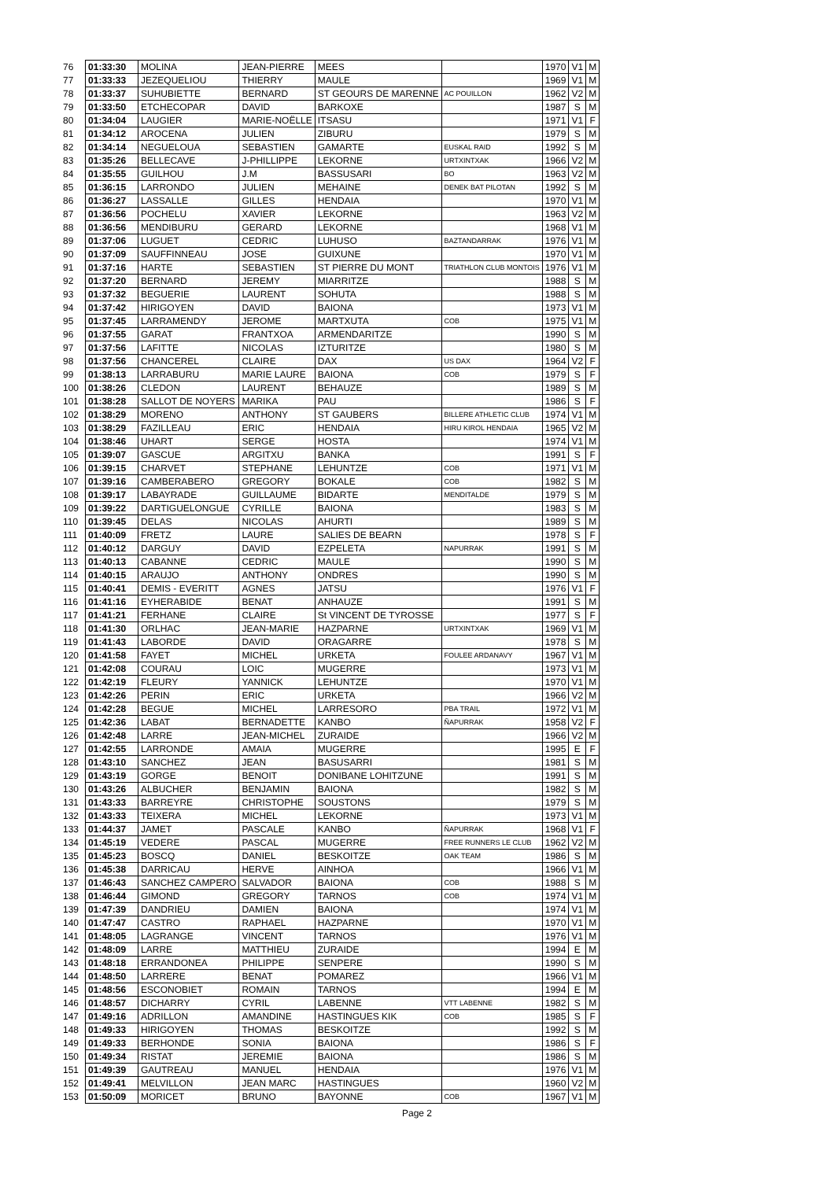| 76 | 01:33:30 | MOLINA | JEAN-PIERRE | MEES | | 1970 | V1 | M |
| 77 | 01:33:33 | JEZEQUELIOU | THIERRY | MAULE | | 1969 | V1 | M |
| 78 | 01:33:37 | SUHUBIETTE | BERNARD | ST GEOURS DE MARENNE | AC POUILLON | 1962 | V2 | M |
| 79 | 01:33:50 | ETCHECOPAR | DAVID | BARKOXE | | 1987 | S | M |
| 80 | 01:34:04 | LAUGIER | MARIE-NOËLLE | ITSASU | | 1971 | V1 | F |
| 81 | 01:34:12 | AROCENA | JULIEN | ZIBURU | | 1979 | S | M |
| 82 | 01:34:14 | NEGUELOUA | SEBASTIEN | GAMARTE | EUSKAL RAID | 1992 | S | M |
| 83 | 01:35:26 | BELLECAVE | J-PHILLIPPE | LEKORNE | URTXINTXAK | 1966 | V2 | M |
| 84 | 01:35:55 | GUILHOU | J.M | BASSUSARI | BO | 1963 | V2 | M |
| 85 | 01:36:15 | LARRONDO | JULIEN | MEHAINE | DENEK BAT PILOTAN | 1992 | S | M |
| 86 | 01:36:27 | LASSALLE | GILLES | HENDAIA | | 1970 | V1 | M |
| 87 | 01:36:56 | POCHELU | XAVIER | LEKORNE | | 1963 | V2 | M |
| 88 | 01:36:56 | MENDIBURU | GERARD | LEKORNE | | 1968 | V1 | M |
| 89 | 01:37:06 | LUGUET | CEDRIC | LUHUSO | BAZTANDARRAK | 1976 | V1 | M |
| 90 | 01:37:09 | SAUFFINNEAU | JOSE | GUIXUNE | | 1970 | V1 | M |
| 91 | 01:37:16 | HARTE | SEBASTIEN | ST PIERRE DU MONT | TRIATHLON CLUB MONTOIS | 1976 | V1 | M |
| 92 | 01:37:20 | BERNARD | JEREMY | MIARRITZE | | 1988 | S | M |
| 93 | 01:37:32 | BEGUERIE | LAURENT | SOHUTA | | 1988 | S | M |
| 94 | 01:37:42 | HIRIGOYEN | DAVID | BAIONA | | 1973 | V1 | M |
| 95 | 01:37:45 | LARRAMENDY | JEROME | MARTXUTA | COB | 1975 | V1 | M |
| 96 | 01:37:55 | GARAT | FRANTXOA | ARMENDARITZE | | 1990 | S | M |
| 97 | 01:37:56 | LAFITTE | NICOLAS | IZTURITZE | | 1980 | S | M |
| 98 | 01:37:56 | CHANCEREL | CLAIRE | DAX | US DAX | 1964 | V2 | F |
| 99 | 01:38:13 | LARRABURU | MARIE LAURE | BAIONA | COB | 1979 | S | F |
| 100 | 01:38:26 | CLEDON | LAURENT | BEHAUZE | | 1989 | S | M |
| 101 | 01:38:28 | SALLOT DE NOYERS | MARIKA | PAU | | 1986 | S | F |
| 102 | 01:38:29 | MORENO | ANTHONY | ST GAUBERS | BILLERE ATHLETIC CLUB | 1974 | V1 | M |
| 103 | 01:38:29 | FAZILLEAU | ERIC | HENDAIA | HIRU KIROL HENDAIA | 1965 | V2 | M |
| 104 | 01:38:46 | UHART | SERGE | HOSTA | | 1974 | V1 | M |
| 105 | 01:39:07 | GASCUE | ARGITXU | BANKA | | 1991 | S | F |
| 106 | 01:39:15 | CHARVET | STEPHANE | LEHUNTZE | COB | 1971 | V1 | M |
| 107 | 01:39:16 | CAMBERABERO | GREGORY | BOKALE | COB | 1982 | S | M |
| 108 | 01:39:17 | LABAYRADE | GUILLAUME | BIDARTE | MENDITALDE | 1979 | S | M |
| 109 | 01:39:22 | DARTIGUELONGUE | CYRILLE | BAIONA | | 1983 | S | M |
| 110 | 01:39:45 | DELAS | NICOLAS | AHURTI | | 1989 | S | M |
| 111 | 01:40:09 | FRETZ | LAURE | SALIES DE BEARN | | 1978 | S | F |
| 112 | 01:40:12 | DARGUY | DAVID | EZPELETA | NAPURRAK | 1991 | S | M |
| 113 | 01:40:13 | CABANNE | CEDRIC | MAULE | | 1990 | S | M |
| 114 | 01:40:15 | ARAUJO | ANTHONY | ONDRES | | 1990 | S | M |
| 115 | 01:40:41 | DEMIS - EVERITT | AGNES | JATSU | | 1976 | V1 | F |
| 116 | 01:41:16 | EYHERABIDE | BENAT | ANHAUZE | | 1991 | S | M |
| 117 | 01:41:21 | FERHANE | CLAIRE | St VINCENT DE TYROSSE | | 1977 | S | F |
| 118 | 01:41:30 | ORLHAC | JEAN-MARIE | HAZPARNE | URTXINTXAK | 1969 | V1 | M |
| 119 | 01:41:43 | LABORDE | DAVID | ORAGARRE | | 1978 | S | M |
| 120 | 01:41:58 | FAYET | MICHEL | URKETA | FOULEE ARDANAVY | 1967 | V1 | M |
| 121 | 01:42:08 | COURAU | LOIC | MUGERRE | | 1973 | V1 | M |
| 122 | 01:42:19 | FLEURY | YANNICK | LEHUNTZE | | 1970 | V1 | M |
| 123 | 01:42:26 | PERIN | ERIC | URKETA | | 1966 | V2 | M |
| 124 | 01:42:28 | BEGUE | MICHEL | LARRESORO | PBA TRAIL | 1972 | V1 | M |
| 125 | 01:42:36 | LABAT | BERNADETTE | KANBO | ÑAPURRAK | 1958 | V2 | F |
| 126 | 01:42:48 | LARRE | JEAN-MICHEL | ZURAIDE | | 1966 | V2 | M |
| 127 | 01:42:55 | LARRONDE | AMAIA | MUGERRE | | 1995 | E | F |
| 128 | 01:43:10 | SANCHEZ | JEAN | BASUSARRI | | 1981 | S | M |
| 129 | 01:43:19 | GORGE | BENOIT | DONIBANE LOHITZUNE | | 1991 | S | M |
| 130 | 01:43:26 | ALBUCHER | BENJAMIN | BAIONA | | 1982 | S | M |
| 131 | 01:43:33 | BARREYRE | CHRISTOPHE | SOUSTONS | | 1979 | S | M |
| 132 | 01:43:33 | TEIXERA | MICHEL | LEKORNE | | 1973 | V1 | M |
| 133 | 01:44:37 | JAMET | PASCALE | KANBO | ÑAPURRAK | 1968 | V1 | F |
| 134 | 01:45:19 | VEDERE | PASCAL | MUGERRE | FREE RUNNERS LE CLUB | 1962 | V2 | M |
| 135 | 01:45:23 | BOSCQ | DANIEL | BESKOITZE | OAK TEAM | 1986 | S | M |
| 136 | 01:45:38 | DARRICAU | HERVE | AINHOA | | 1966 | V1 | M |
| 137 | 01:46:43 | SANCHEZ CAMPERO | SALVADOR | BAIONA | COB | 1988 | S | M |
| 138 | 01:46:44 | GIMOND | GREGORY | TARNOS | COB | 1974 | V1 | M |
| 139 | 01:47:39 | DANDRIEU | DAMIEN | BAIONA | | 1974 | V1 | M |
| 140 | 01:47:47 | CASTRO | RAPHAEL | HAZPARNE | | 1970 | V1 | M |
| 141 | 01:48:05 | LAGRANGE | VINCENT | TARNOS | | 1976 | V1 | M |
| 142 | 01:48:09 | LARRE | MATTHIEU | ZURAIDE | | 1994 | E | M |
| 143 | 01:48:18 | ERRANDONEA | PHILIPPE | SENPERE | | 1990 | S | M |
| 144 | 01:48:50 | LARRERE | BENAT | POMAREZ | | 1966 | V1 | M |
| 145 | 01:48:56 | ESCONOBIET | ROMAIN | TARNOS | | 1994 | E | M |
| 146 | 01:48:57 | DICHARRY | CYRIL | LABENNE | VTT LABENNE | 1982 | S | M |
| 147 | 01:49:16 | ADRILLON | AMANDINE | HASTINGUES KIK | COB | 1985 | S | F |
| 148 | 01:49:33 | HIRIGOYEN | THOMAS | BESKOITZE | | 1992 | S | M |
| 149 | 01:49:33 | BERHONDE | SONIA | BAIONA | | 1986 | S | F |
| 150 | 01:49:34 | RISTAT | JEREMIE | BAIONA | | 1986 | S | M |
| 151 | 01:49:39 | GAUTREAU | MANUEL | HENDAIA | | 1976 | V1 | M |
| 152 | 01:49:41 | MELVILLON | JEAN MARC | HASTINGUES | | 1960 | V2 | M |
| 153 | 01:50:09 | MORICET | BRUNO | BAYONNE | COB | 1967 | V1 | M |
Page 2